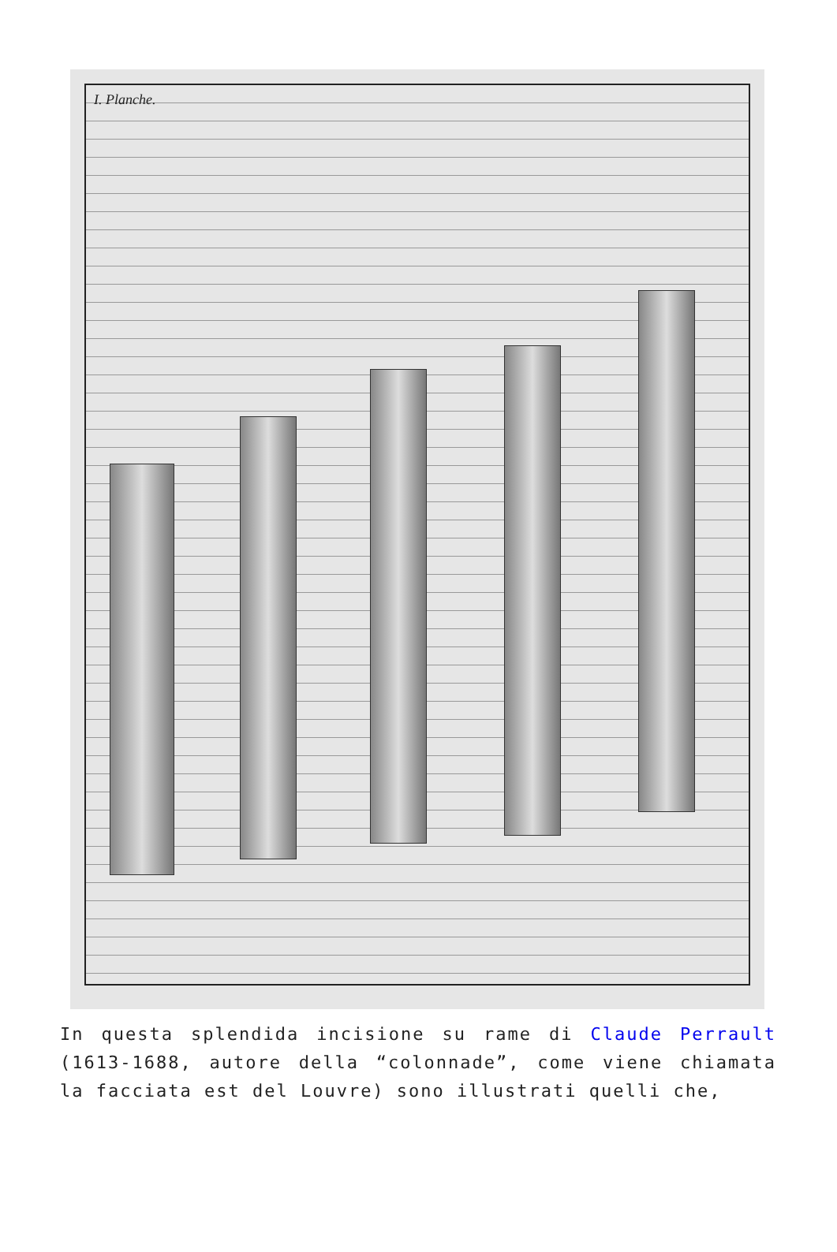I. Planche.
In questa splendida incisione su rame di Claude Perrault (1613-1688, autore della “colonnade”, come viene chiamata la facciata est del Louvre) sono illustrati quelli che,